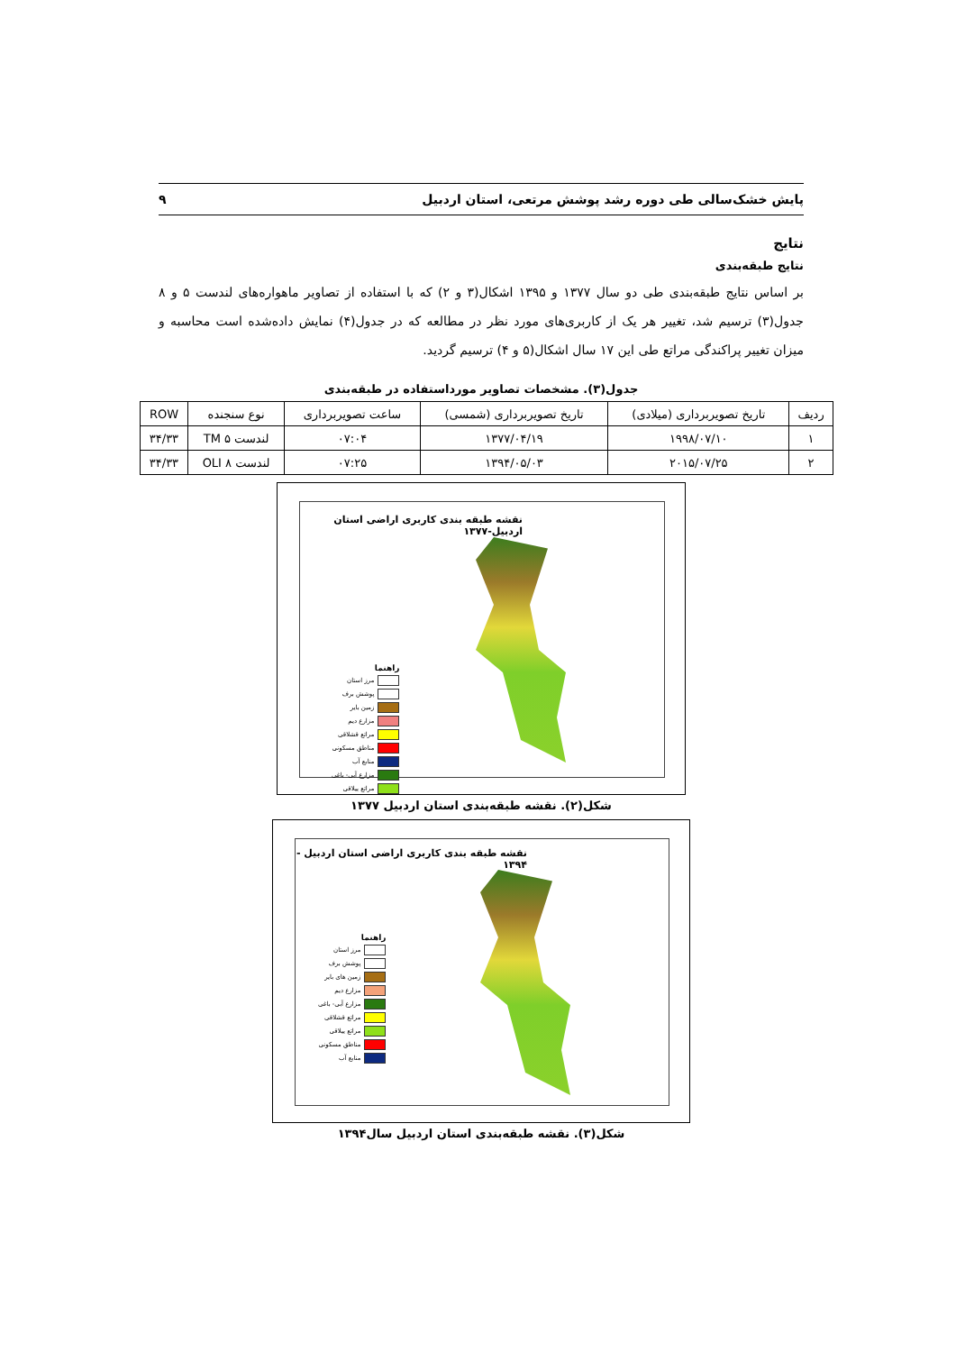پایش خشک‌سالی طی دوره رشد پوشش مرتعی، استان اردبیل ۹
نتایج
نتایج طبقه‌بندی
بر اساس نتایج طبقه‌بندی طی دو سال ۱۳۷۷ و ۱۳۹۵ اشکال(۳ و ۲) که با استفاده از تصاویر ماهواره‌های لندست ۵ و ۸ جدول(۳) ترسیم شد، تغییر هر یک از کاربری‌های مورد نظر در مطالعه که در جدول(۴) نمایش داده‌شده است محاسبه و میزان تغییر پراکندگی مراتع طی این ۱۷ سال اشکال(۵ و ۴) ترسیم گردید.
جدول(۳). مشخصات تصاویر مورداستفاده در طبقه‌بندی
| ردیف | تاریخ تصویربرداری (میلادی) | تاریخ تصویربرداری (شمسی) | ساعت تصویربرداری | نوع سنجنده | ROW |
| --- | --- | --- | --- | --- | --- |
| ۱ | ۱۹۹۸/۰۷/۱۰ | ۱۳۷۷/۰۴/۱۹ | ۰۷:۰۴ | لندست ۵ TM | ۳۴/۳۳ |
| ۲ | ۲۰۱۵/۰۷/۲۵ | ۱۳۹۴/۰۵/۰۳ | ۰۷:۲۵ | لندست ۸ OLI | ۳۴/۳۳ |
نقشه طبقه بندی کاربری اراضی استان اردبیل-۱۳۷۷
راهنما
مرز استان
پوشش برف
زمین بایر
مزارع دیم
مراتع قشلاقی
مناطق مسکونی
منابع آب
مزارع آبی- باغی
مراتع ییلاقی
شکل(۲). نقشه طبقه‌بندی استان اردبیل ۱۳۷۷
نقشه طبقه بندی کاربری اراضی استان اردبیل - ۱۳۹۴
راهنما
مرز استان
پوشش برف
زمین های بایر
مزارع دیم
مزارع آبی- باغی
مراتع قشلاقی
مراتع ییلاقی
مناطق مسکونی
منابع آب
شکل(۳). نقشه طبقه‌بندی استان اردبیل سال۱۳۹۴